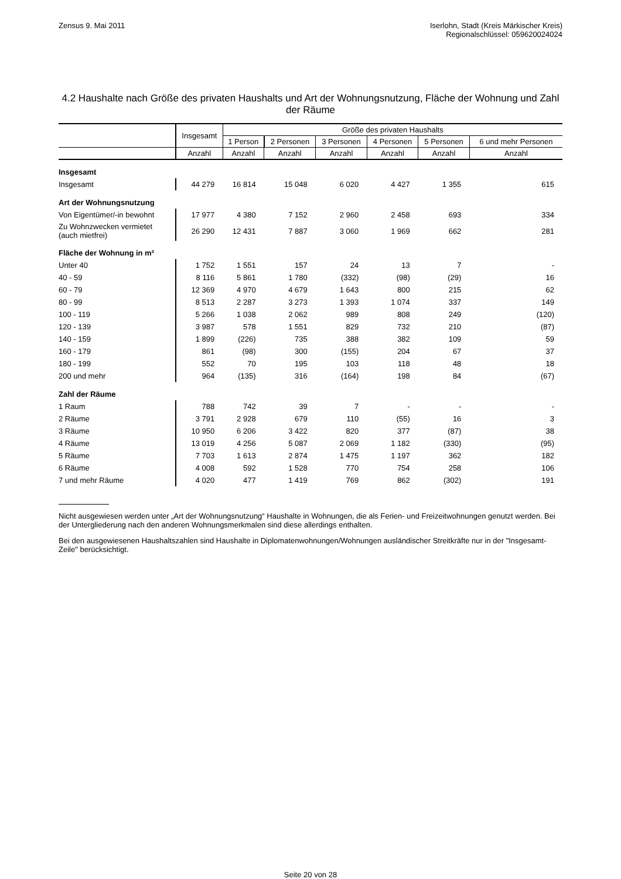Zensus 9. Mai 2011 Iserlohn, Stadt (Kreis Märkischer Kreis)
Regionalschlüssel: 059620024024
4.2 Haushalte nach Größe des privaten Haushalts und Art der Wohnungsnutzung, Fläche der Wohnung und Zahl der Räume
| | Insgesamt | Größe des privaten Haushalts | | | | | |
| --- | --- | --- | --- | --- | --- | --- | --- |
| | | 1 Person | 2 Personen | 3 Personen | 4 Personen | 5 Personen | 6 und mehr Personen |
| | Anzahl | Anzahl | Anzahl | Anzahl | Anzahl | Anzahl | Anzahl |
| Insgesamt | | | | | | | |
| Insgesamt | 44 279 | 16 814 | 15 048 | 6 020 | 4 427 | 1 355 | 615 |
| Art der Wohnungsnutzung | | | | | | | |
| Von Eigentümer/-in bewohnt | 17 977 | 4 380 | 7 152 | 2 960 | 2 458 | 693 | 334 |
| Zu Wohnzwecken vermietet (auch mietfrei) | 26 290 | 12 431 | 7 887 | 3 060 | 1 969 | 662 | 281 |
| Fläche der Wohnung in m² | | | | | | | |
| Unter 40 | 1 752 | 1 551 | 157 | 24 | 13 | 7 | - |
| 40 - 59 | 8 116 | 5 861 | 1 780 | (332) | (98) | (29) | 16 |
| 60 - 79 | 12 369 | 4 970 | 4 679 | 1 643 | 800 | 215 | 62 |
| 80 - 99 | 8 513 | 2 287 | 3 273 | 1 393 | 1 074 | 337 | 149 |
| 100 - 119 | 5 266 | 1 038 | 2 062 | 989 | 808 | 249 | (120) |
| 120 - 139 | 3 987 | 578 | 1 551 | 829 | 732 | 210 | (87) |
| 140 - 159 | 1 899 | (226) | 735 | 388 | 382 | 109 | 59 |
| 160 - 179 | 861 | (98) | 300 | (155) | 204 | 67 | 37 |
| 180 - 199 | 552 | 70 | 195 | 103 | 118 | 48 | 18 |
| 200 und mehr | 964 | (135) | 316 | (164) | 198 | 84 | (67) |
| Zahl der Räume | | | | | | | |
| 1 Raum | 788 | 742 | 39 | 7 | - | - | - |
| 2 Räume | 3 791 | 2 928 | 679 | 110 | (55) | 16 | 3 |
| 3 Räume | 10 950 | 6 206 | 3 422 | 820 | 377 | (87) | 38 |
| 4 Räume | 13 019 | 4 256 | 5 087 | 2 069 | 1 182 | (330) | (95) |
| 5 Räume | 7 703 | 1 613 | 2 874 | 1 475 | 1 197 | 362 | 182 |
| 6 Räume | 4 008 | 592 | 1 528 | 770 | 754 | 258 | 106 |
| 7 und mehr Räume | 4 020 | 477 | 1 419 | 769 | 862 | (302) | 191 |
Nicht ausgewiesen werden unter „Art der Wohnungsnutzung“ Haushalte in Wohnungen, die als Ferien- und Freizeitwohnungen genutzt werden. Bei der Untergliederung nach den anderen Wohnungsmerkmalen sind diese allerdings enthalten.
Bei den ausgewiesenen Haushaltszahlen sind Haushalte in Diplomatenwohnungen/Wohnungen ausländischer Streitkräfte nur in der "Insgesamt-Zeile" berücksichtigt.
Seite 20 von 28